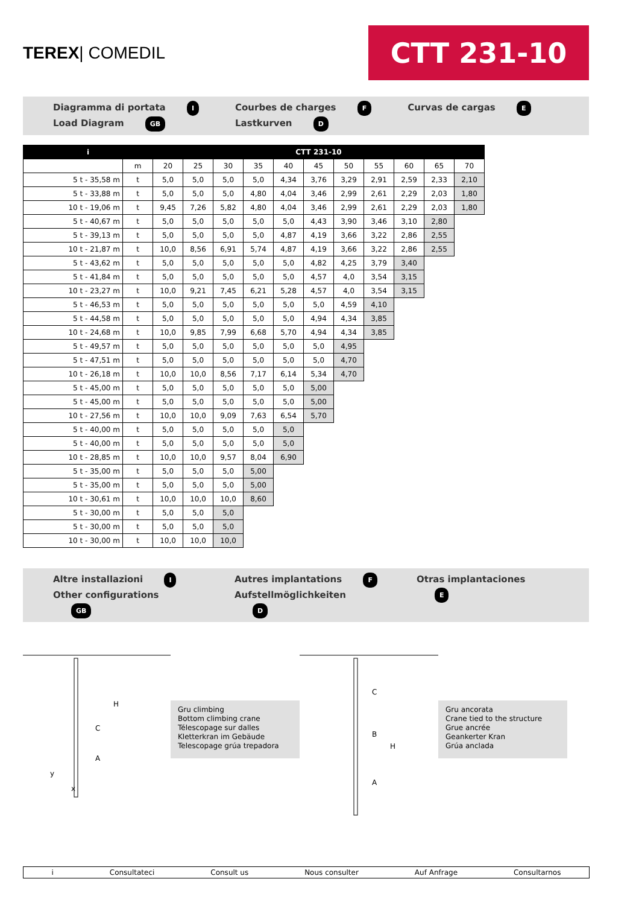TEREX| COMEDIL
CTT 231-10
Diagramma di portata I
Load Diagram GB
Courbes de charges F
Lastkurven D
Curvas de cargas E
| i | | CTT 231-10 | | | | | | | | | | |
| --- | --- | --- | --- | --- | --- | --- | --- | --- | --- | --- | --- | --- |
| | m | 20 | 25 | 30 | 35 | 40 | 45 | 50 | 55 | 60 | 65 | 70 |
| 5 t - 35,58 m | t | 5,0 | 5,0 | 5,0 | 5,0 | 4,34 | 3,76 | 3,29 | 2,91 | 2,59 | 2,33 | 2,10 |
| 5 t - 33,88 m | t | 5,0 | 5,0 | 5,0 | 4,80 | 4,04 | 3,46 | 2,99 | 2,61 | 2,29 | 2,03 | 1,80 |
| 10 t - 19,06 m | t | 9,45 | 7,26 | 5,82 | 4,80 | 4,04 | 3,46 | 2,99 | 2,61 | 2,29 | 2,03 | 1,80 |
| 5 t - 40,67 m | t | 5,0 | 5,0 | 5,0 | 5,0 | 5,0 | 4,43 | 3,90 | 3,46 | 3,10 | 2,80 | |
| 5 t - 39,13 m | t | 5,0 | 5,0 | 5,0 | 5,0 | 4,87 | 4,19 | 3,66 | 3,22 | 2,86 | 2,55 | |
| 10 t - 21,87 m | t | 10,0 | 8,56 | 6,91 | 5,74 | 4,87 | 4,19 | 3,66 | 3,22 | 2,86 | 2,55 | |
| 5 t - 43,62 m | t | 5,0 | 5,0 | 5,0 | 5,0 | 5,0 | 4,82 | 4,25 | 3,79 | 3,40 | | |
| 5 t - 41,84 m | t | 5,0 | 5,0 | 5,0 | 5,0 | 5,0 | 4,57 | 4,0 | 3,54 | 3,15 | | |
| 10 t - 23,27 m | t | 10,0 | 9,21 | 7,45 | 6,21 | 5,28 | 4,57 | 4,0 | 3,54 | 3,15 | | |
| 5 t - 46,53 m | t | 5,0 | 5,0 | 5,0 | 5,0 | 5,0 | 5,0 | 4,59 | 4,10 | | | |
| 5 t - 44,58 m | t | 5,0 | 5,0 | 5,0 | 5,0 | 5,0 | 4,94 | 4,34 | 3,85 | | | |
| 10 t - 24,68 m | t | 10,0 | 9,85 | 7,99 | 6,68 | 5,70 | 4,94 | 4,34 | 3,85 | | | |
| 5 t - 49,57 m | t | 5,0 | 5,0 | 5,0 | 5,0 | 5,0 | 5,0 | 4,95 | | | | |
| 5 t - 47,51 m | t | 5,0 | 5,0 | 5,0 | 5,0 | 5,0 | 5,0 | 4,70 | | | | |
| 10 t - 26,18 m | t | 10,0 | 10,0 | 8,56 | 7,17 | 6,14 | 5,34 | 4,70 | | | | |
| 5 t - 45,00 m | t | 5,0 | 5,0 | 5,0 | 5,0 | 5,0 | 5,00 | | | | | |
| 5 t - 45,00 m | t | 5,0 | 5,0 | 5,0 | 5,0 | 5,0 | 5,00 | | | | | |
| 10 t - 27,56 m | t | 10,0 | 10,0 | 9,09 | 7,63 | 6,54 | 5,70 | | | | | |
| 5 t - 40,00 m | t | 5,0 | 5,0 | 5,0 | 5,0 | 5,0 | | | | | | |
| 5 t - 40,00 m | t | 5,0 | 5,0 | 5,0 | 5,0 | 5,0 | | | | | | |
| 10 t - 28,85 m | t | 10,0 | 10,0 | 9,57 | 8,04 | 6,90 | | | | | | |
| 5 t - 35,00 m | t | 5,0 | 5,0 | 5,0 | 5,00 | | | | | | | |
| 5 t - 35,00 m | t | 5,0 | 5,0 | 5,0 | 5,00 | | | | | | | |
| 10 t - 30,61 m | t | 10,0 | 10,0 | 10,0 | 8,60 | | | | | | | |
| 5 t - 30,00 m | t | 5,0 | 5,0 | 5,0 | | | | | | | | |
| 5 t - 30,00 m | t | 5,0 | 5,0 | 5,0 | | | | | | | | |
| 10 t - 30,00 m | t | 10,0 | 10,0 | 10,0 | | | | | | | | |
Altre installazioni I
Other configurations GB
Autres implantations F
Aufstellmöglichkeiten D
Otras implantaciones E
H
C
A
x
y
Gru climbing
Bottom climbing crane
Télescopage sur dalles
Kletterkran im Gebäude
Telescopage grúa trepadora
C
B
H
A
Gru ancorata
Crane tied to the structure
Grue ancrée
Geankerter Kran
Grúa anclada
i Consultateci Consult us Nous consulter Auf Anfrage Consultarnos